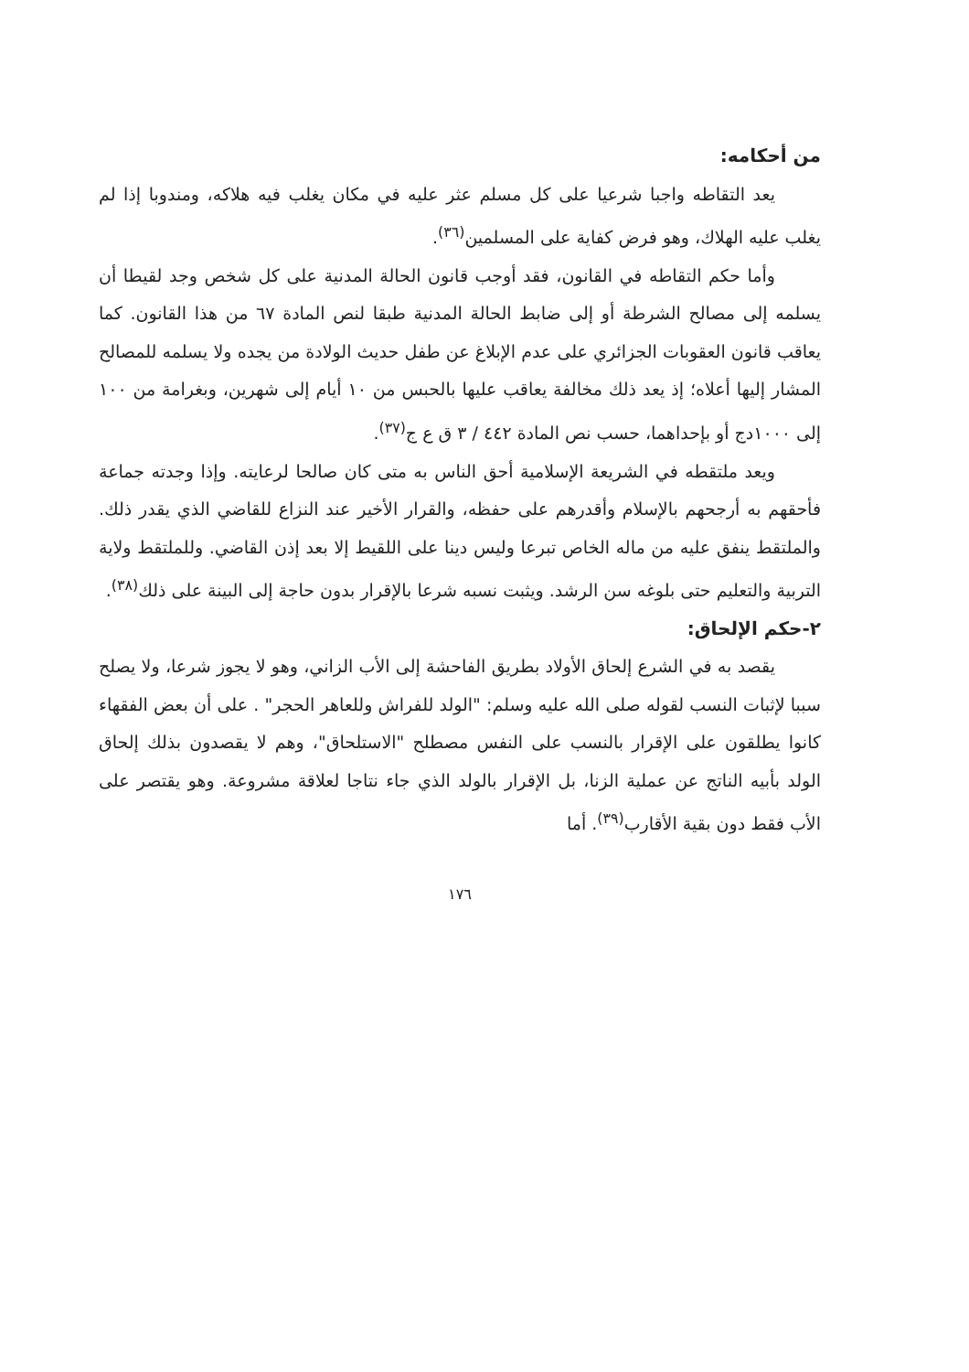من أحكامه:
يعد التقاطه واجبا شرعيا على كل مسلم عثر عليه في مكان يغلب فيه هلاكه، ومندوبا إذا لم يغلب عليه الهلاك، وهو فرض كفاية على المسلمين<sup>(٣٦)</sup>.
وأما حكم التقاطه في القانون، فقد أوجب قانون الحالة المدنية على كل شخص وجد لقيطا أن يسلمه إلى مصالح الشرطة أو إلى ضابط الحالة المدنية طبقا لنص المادة ٦٧ من هذا القانون. كما يعاقب قانون العقوبات الجزائري على عدم الإبلاغ عن طفل حديث الولادة من يجده ولا يسلمه للمصالح المشار إليها أعلاه؛ إذ يعد ذلك مخالفة يعاقب عليها بالحبس من ١٠ أيام إلى شهرين، وبغرامة من ١٠٠ إلى ١٠٠٠دج أو بإحداهما، حسب نص المادة ٤٤٢ / ٣ ق ع ج<sup>(٣٧)</sup>.
ويعد ملتقطه في الشريعة الإسلامية أحق الناس به متى كان صالحا لرعايته. وإذا وجدته جماعة فأحقهم به أرجحهم بالإسلام وأقدرهم على حفظه، والقرار الأخير عند النزاع للقاضي الذي يقدر ذلك. والملتقط ينفق عليه من ماله الخاص تبرعا وليس دينا على اللقيط إلا بعد إذن القاضي. وللملتقط ولاية التربية والتعليم حتى بلوغه سن الرشد. ويثبت نسبه شرعا بالإقرار بدون حاجة إلى البينة على ذلك<sup>(٣٨)</sup>.
٢-حكم الإلحاق:
يقصد به في الشرع إلحاق الأولاد بطريق الفاحشة إلى الأب الزاني، وهو لا يجوز شرعا، ولا يصلح سببا لإثبات النسب لقوله صلى الله عليه وسلم: "الولد للفراش وللعاهر الحجر" . على أن بعض الفقهاء كانوا يطلقون على الإقرار بالنسب على النفس مصطلح "الاستلحاق"، وهم لا يقصدون بذلك إلحاق الولد بأبيه الناتج عن عملية الزنا، بل الإقرار بالولد الذي جاء نتاجا لعلاقة مشروعة. وهو يقتصر على الأب فقط دون بقية الأقارب<sup>(٣٩)</sup>. أما
١٧٦